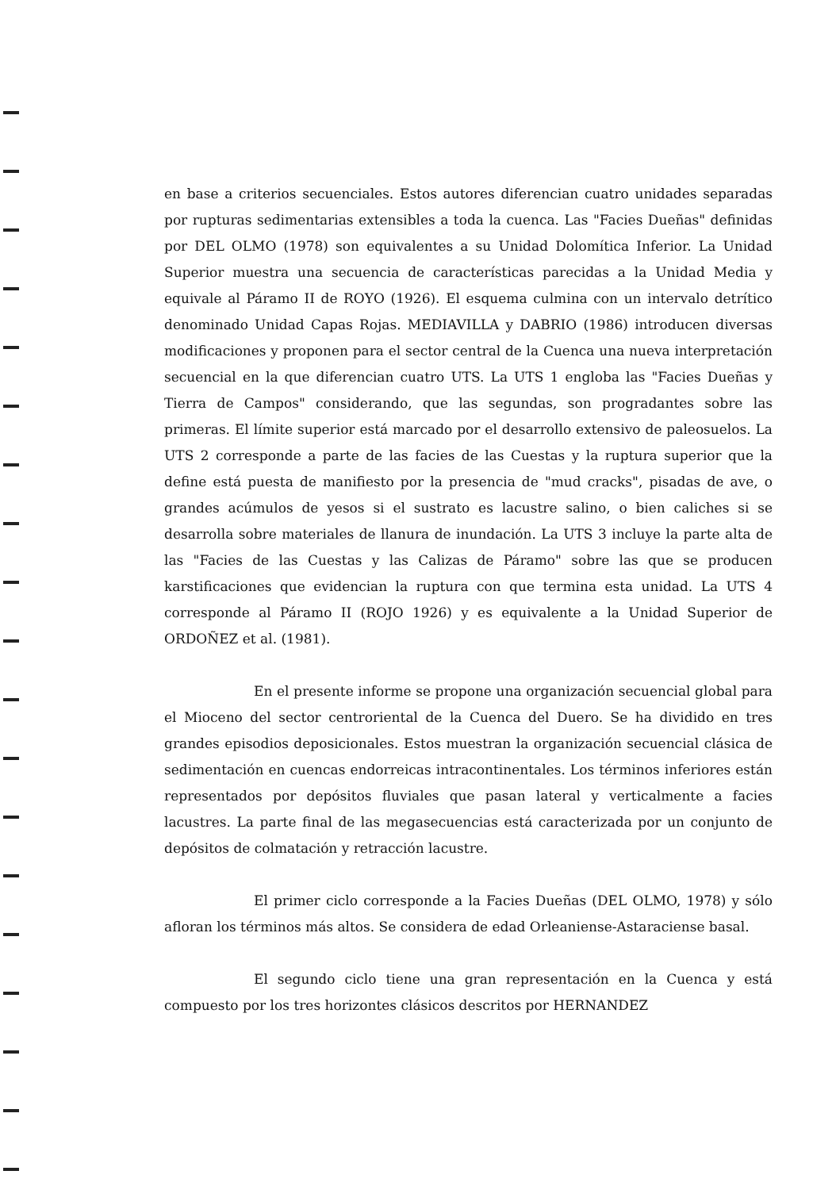en base a criterios secuenciales. Estos autores diferencian cuatro unidades separadas por rupturas sedimentarias extensibles a toda la cuenca. Las "Facies Dueñas" definidas por DEL OLMO (1978) son equivalentes a su Unidad Dolomítica Inferior. La Unidad Superior muestra una secuencia de características parecidas a la Unidad Media y equivale al Páramo II de ROYO (1926). El esquema culmina con un intervalo detrítico denominado Unidad Capas Rojas. MEDIAVILLA y DABRIO (1986) introducen diversas modificaciones y proponen para el sector central de la Cuenca una nueva interpretación secuencial en la que diferencian cuatro UTS. La UTS 1 engloba las "Facies Dueñas y Tierra de Campos" considerando, que las segundas, son progradantes sobre las primeras. El límite superior está marcado por el desarrollo extensivo de paleosuelos. La UTS 2 corresponde a parte de las facies de las Cuestas y la ruptura superior que la define está puesta de manifiesto por la presencia de "mud cracks", pisadas de ave, o grandes acúmulos de yesos si el sustrato es lacustre salino, o bien caliches si se desarrolla sobre materiales de llanura de inundación. La UTS 3 incluye la parte alta de las "Facies de las Cuestas y las Calizas de Páramo" sobre las que se producen karstificaciones que evidencian la ruptura con que termina esta unidad. La UTS 4 corresponde al Páramo II (ROJO 1926) y es equivalente a la Unidad Superior de ORDOÑEZ et al. (1981).
En el presente informe se propone una organización secuencial global para el Mioceno del sector centroriental de la Cuenca del Duero. Se ha dividido en tres grandes episodios deposicionales. Estos muestran la organización secuencial clásica de sedimentación en cuencas endorreicas intracontinentales. Los términos inferiores están representados por depósitos fluviales que pasan lateral y verticalmente a facies lacustres. La parte final de las megasecuencias está caracterizada por un conjunto de depósitos de colmatación y retracción lacustre.
El primer ciclo corresponde a la Facies Dueñas (DEL OLMO, 1978) y sólo afloran los términos más altos. Se considera de edad Orleaniense-Astaraciense basal.
El segundo ciclo tiene una gran representación en la Cuenca y está compuesto por los tres horizontes clásicos descritos por HERNANDEZ